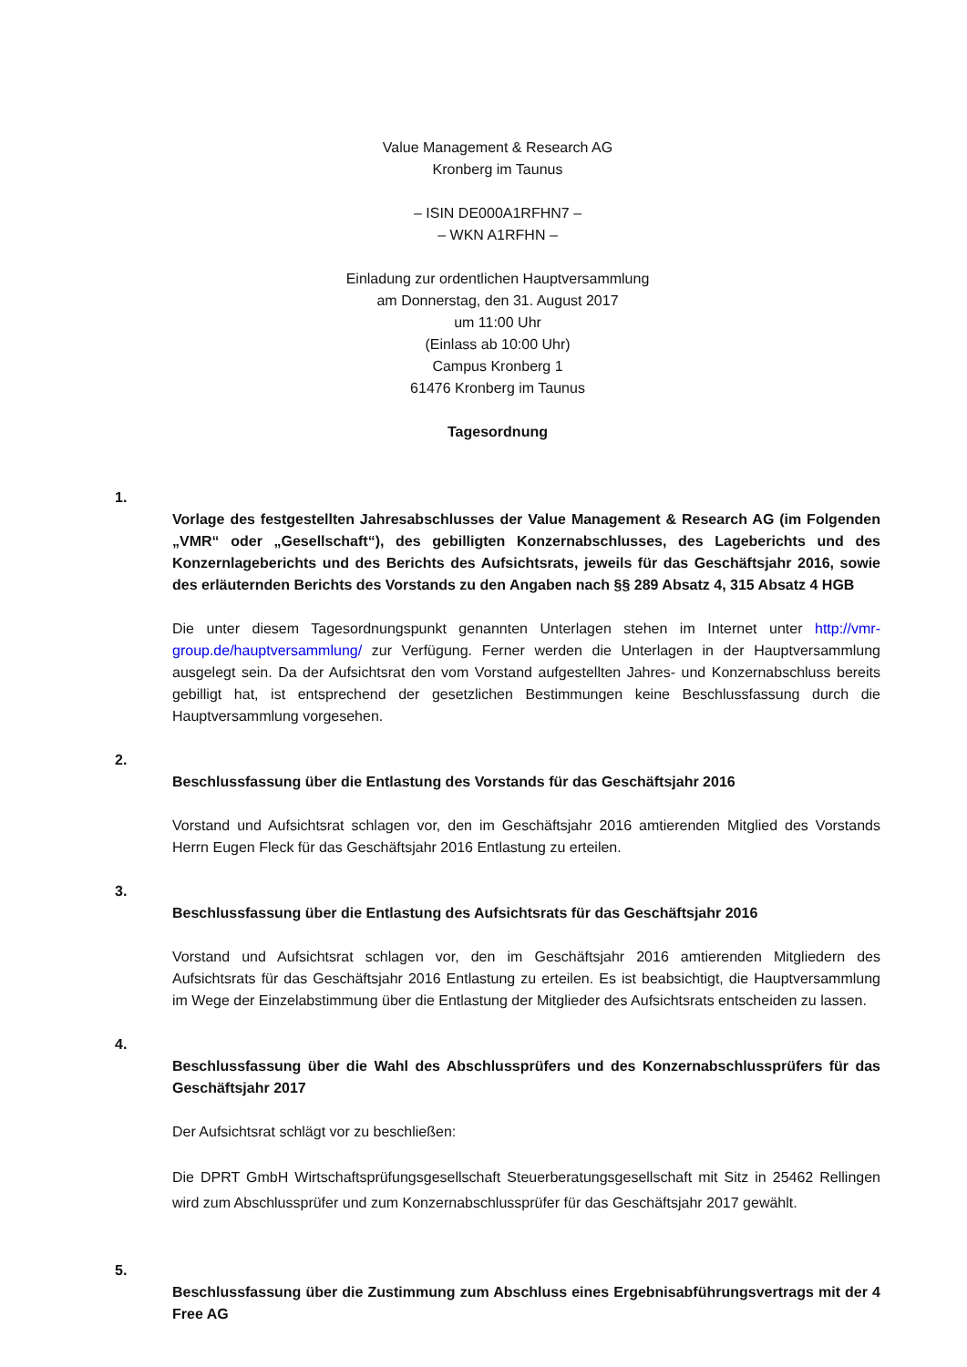Value Management & Research AG
Kronberg im Taunus
– ISIN DE000A1RFHN7 –
– WKN A1RFHN –
Einladung zur ordentlichen Hauptversammlung
am Donnerstag, den 31. August 2017
um 11:00 Uhr
(Einlass ab 10:00 Uhr)
Campus Kronberg 1
61476 Kronberg im Taunus
Tagesordnung
1.
Vorlage des festgestellten Jahresabschlusses der Value Management & Research AG (im Folgenden „VMR“ oder „Gesellschaft“), des gebilligten Konzernabschlusses, des Lageberichts und des Konzernlageberichts und des Berichts des Aufsichtsrats, jeweils für das Geschäftsjahr 2016, sowie des erläuternden Berichts des Vorstands zu den Angaben nach §§ 289 Absatz 4, 315 Absatz 4 HGB
Die unter diesem Tagesordnungspunkt genannten Unterlagen stehen im Internet unter http://vmr-group.de/hauptversammlung/ zur Verfügung. Ferner werden die Unterlagen in der Hauptversammlung ausgelegt sein. Da der Aufsichtsrat den vom Vorstand aufgestellten Jahres- und Konzernabschluss bereits gebilligt hat, ist entsprechend der gesetzlichen Bestimmungen keine Beschlussfassung durch die Hauptversammlung vorgesehen.
2.
Beschlussfassung über die Entlastung des Vorstands für das Geschäftsjahr 2016
Vorstand und Aufsichtsrat schlagen vor, den im Geschäftsjahr 2016 amtierenden Mitglied des Vorstands Herrn Eugen Fleck für das Geschäftsjahr 2016 Entlastung zu erteilen.
3.
Beschlussfassung über die Entlastung des Aufsichtsrats für das Geschäftsjahr 2016
Vorstand und Aufsichtsrat schlagen vor, den im Geschäftsjahr 2016 amtierenden Mitgliedern des Aufsichtsrats für das Geschäftsjahr 2016 Entlastung zu erteilen. Es ist beabsichtigt, die Hauptversammlung im Wege der Einzelabstimmung über die Entlastung der Mitglieder des Aufsichtsrats entscheiden zu lassen.
4.
Beschlussfassung über die Wahl des Abschlussprüfers und des Konzernabschlussprüfers für das Geschäftsjahr 2017
Der Aufsichtsrat schlägt vor zu beschließen:
Die DPRT GmbH Wirtschaftsprüfungsgesellschaft Steuerberatungsgesellschaft mit Sitz in 25462 Rellingen wird zum Abschlussprüfer und zum Konzernabschlussprüfer für das Geschäftsjahr 2017 gewählt.
5.
Beschlussfassung über die Zustimmung zum Abschluss eines Ergebnisabführungsvertrags mit der 4 Free AG